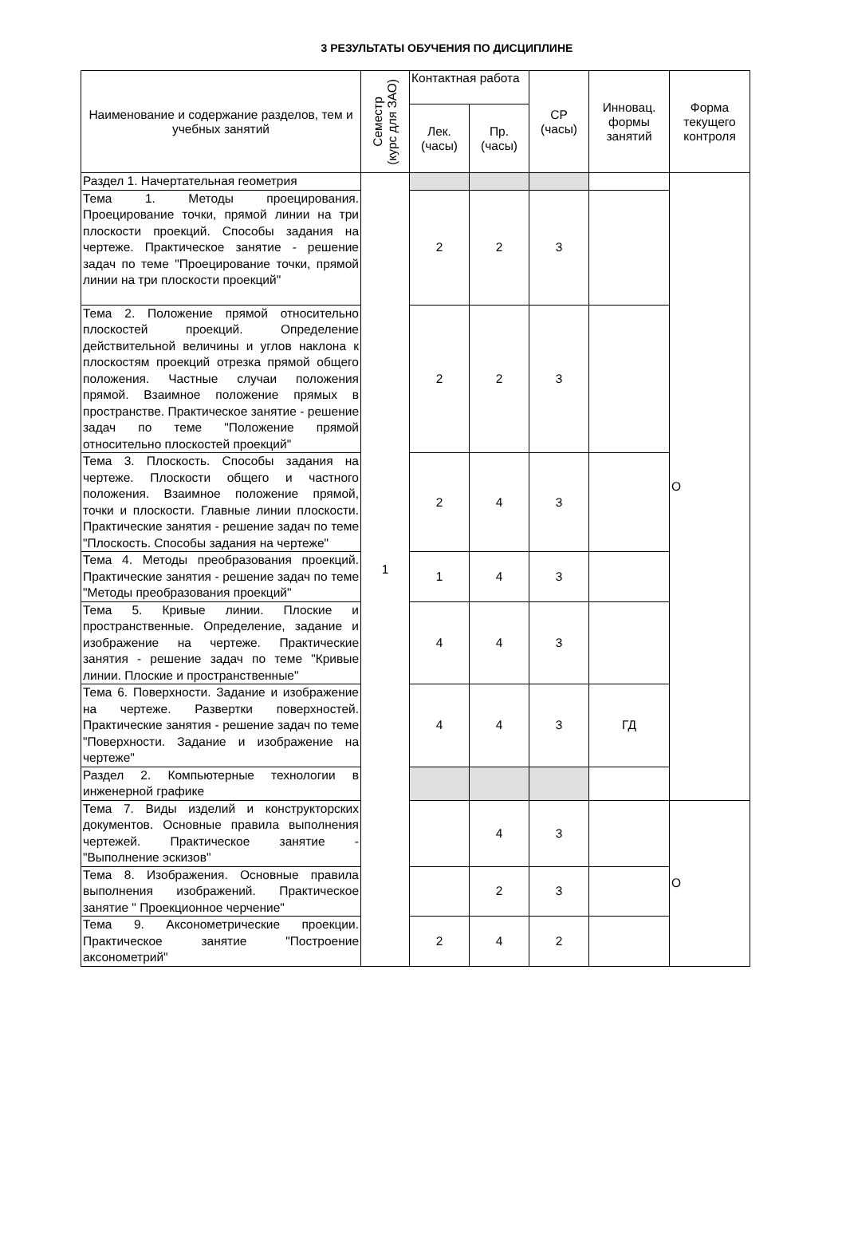3 РЕЗУЛЬТАТЫ ОБУЧЕНИЯ ПО ДИСЦИПЛИНЕ
| Наименование и содержание разделов, тем и учебных занятий | Семестр (курс для ЗАО) | Контактная работа | | СР (часы) | Инновац. формы занятий | Форма текущего контроля |
| --- | --- | --- | --- | --- | --- | --- |
| | | Лек. (часы) | Пр. (часы) | | | |
| Раздел 1. Начертательная геометрия | 1 | | | | | О |
| Тема 1. Методы проецирования. Проецирование точки, прямой линии на три плоскости проекций. Способы задания на чертеже. Практическое занятие - решение задач по теме "Проецирование точки, прямой линии на три плоскости проекций" | | 2 | 2 | 3 | | |
| Тема 2. Положение прямой относительно плоскостей проекций. Определение действительной величины и углов наклона к плоскостям проекций отрезка прямой общего положения. Частные случаи положения прямой. Взаимное положение прямых в пространстве. Практическое занятие - решение задач по теме "Положение прямой относительно плоскостей проекций" | | 2 | 2 | 3 | | |
| Тема 3. Плоскость. Способы задания на чертеже. Плоскости общего и частного положения. Взаимное положение прямой, точки и плоскости. Главные линии плоскости. Практические занятия - решение задач по теме "Плоскость. Способы задания на чертеже" | | 2 | 4 | 3 | | |
| Тема 4. Методы преобразования проекций. Практические занятия - решение задач по теме "Методы преобразования проекций" | | 1 | 4 | 3 | | |
| Тема 5. Кривые линии. Плоские и пространственные. Определение, задание и изображение на чертеже. Практические занятия - решение задач по теме "Кривые линии. Плоские и пространственные" | | 4 | 4 | 3 | | |
| Тема 6. Поверхности. Задание и изображение на чертеже. Развертки поверхностей. Практические занятия - решение задач по теме "Поверхности. Задание и изображение на чертеже" | | 4 | 4 | 3 | ГД | |
| Раздел 2. Компьютерные технологии в инженерной графике | | | | | | |
| Тема 7. Виды изделий и конструкторских документов. Основные правила выполнения чертежей. Практическое занятие - "Выполнение эскизов" | | | 4 | 3 | | О |
| Тема 8. Изображения. Основные правила выполнения изображений. Практическое занятие " Проекционное черчение" | | | 2 | 3 | | |
| Тема 9. Аксонометрические проекции. Практическое занятие "Построение аксонометрий" | | 2 | 4 | 2 | | |